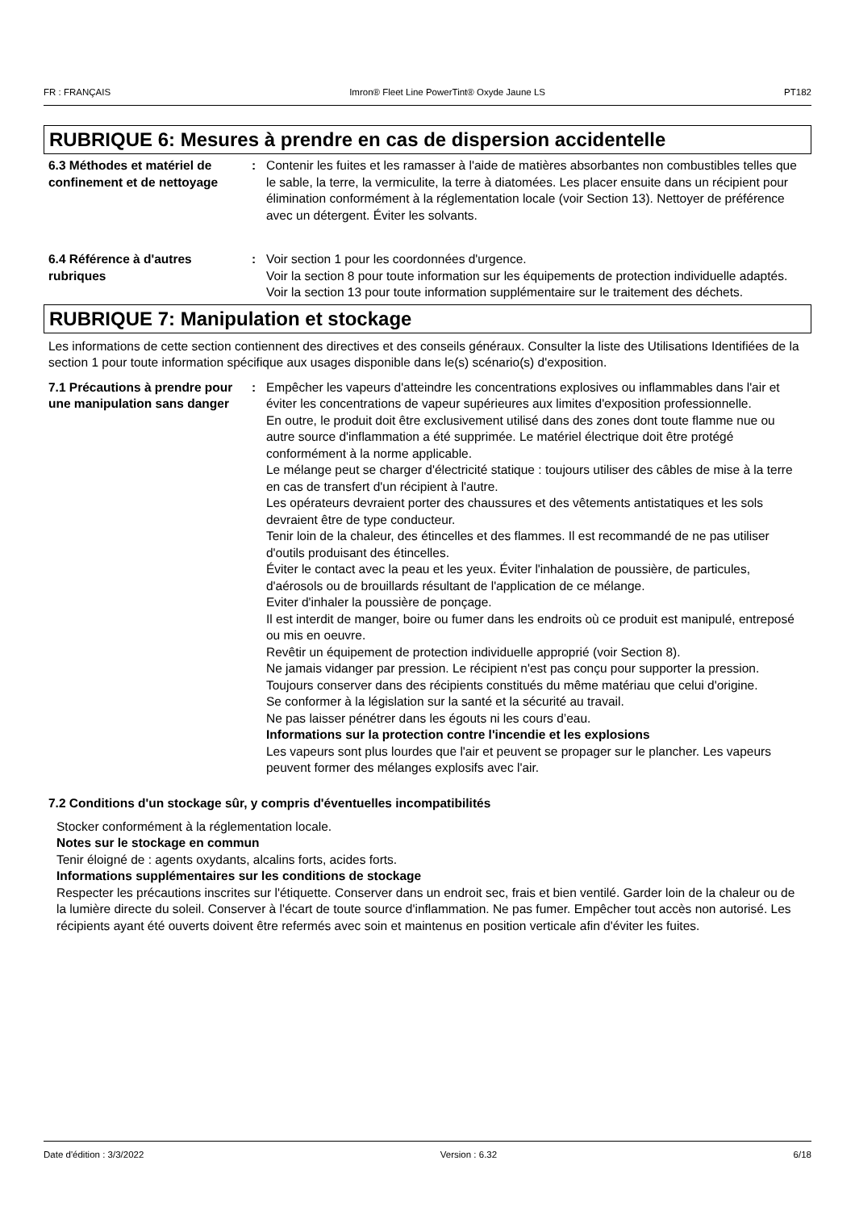FR : FRANÇAIS Imron® Fleet Line PowerTint® Oxyde Jaune LS PT182
RUBRIQUE 6: Mesures à prendre en cas de dispersion accidentelle
6.3 Méthodes et matériel de confinement et de nettoyage
: Contenir les fuites et les ramasser à l'aide de matières absorbantes non combustibles telles que le sable, la terre, la vermiculite, la terre à diatomées. Les placer ensuite dans un récipient pour élimination conformément à la réglementation locale (voir Section 13). Nettoyer de préférence avec un détergent. Éviter les solvants.
6.4 Référence à d'autres rubriques
: Voir section 1 pour les coordonnées d'urgence.
Voir la section 8 pour toute information sur les équipements de protection individuelle adaptés.
Voir la section 13 pour toute information supplémentaire sur le traitement des déchets.
RUBRIQUE 7: Manipulation et stockage
Les informations de cette section contiennent des directives et des conseils généraux. Consulter la liste des Utilisations Identifiées de la section 1 pour toute information spécifique aux usages disponible dans le(s) scénario(s) d'exposition.
7.1 Précautions à prendre pour une manipulation sans danger
: Empêcher les vapeurs d'atteindre les concentrations explosives ou inflammables dans l'air et éviter les concentrations de vapeur supérieures aux limites d'exposition professionnelle.
En outre, le produit doit être exclusivement utilisé dans des zones dont toute flamme nue ou autre source d'inflammation a été supprimée. Le matériel électrique doit être protégé conformément à la norme applicable.
Le mélange peut se charger d'électricité statique : toujours utiliser des câbles de mise à la terre en cas de transfert d'un récipient à l'autre.
Les opérateurs devraient porter des chaussures et des vêtements antistatiques et les sols devraient être de type conducteur.
Tenir loin de la chaleur, des étincelles et des flammes. Il est recommandé de ne pas utiliser d'outils produisant des étincelles.
Éviter le contact avec la peau et les yeux. Éviter l'inhalation de poussière, de particules, d'aérosols ou de brouillards résultant de l'application de ce mélange.
Eviter d'inhaler la poussière de ponçage.
Il est interdit de manger, boire ou fumer dans les endroits où ce produit est manipulé, entreposé ou mis en oeuvre.
Revêtir un équipement de protection individuelle approprié (voir Section 8).
Ne jamais vidanger par pression. Le récipient n'est pas conçu pour supporter la pression.
Toujours conserver dans des récipients constitués du même matériau que celui d'origine.
Se conformer à la législation sur la santé et la sécurité au travail.
Ne pas laisser pénétrer dans les égouts ni les cours d’eau.
Informations sur la protection contre l'incendie et les explosions
Les vapeurs sont plus lourdes que l'air et peuvent se propager sur le plancher. Les vapeurs peuvent former des mélanges explosifs avec l'air.
7.2 Conditions d'un stockage sûr, y compris d'éventuelles incompatibilités
Stocker conformément à la réglementation locale.
Notes sur le stockage en commun
Tenir éloigné de : agents oxydants, alcalins forts, acides forts.
Informations supplémentaires sur les conditions de stockage
Respecter les précautions inscrites sur l'étiquette. Conserver dans un endroit sec, frais et bien ventilé. Garder loin de la chaleur ou de la lumière directe du soleil. Conserver à l'écart de toute source d'inflammation. Ne pas fumer. Empêcher tout accès non autorisé. Les récipients ayant été ouverts doivent être refermés avec soin et maintenus en position verticale afin d'éviter les fuites.
Date d'édition : 3/3/2022 Version : 6.32 6/18